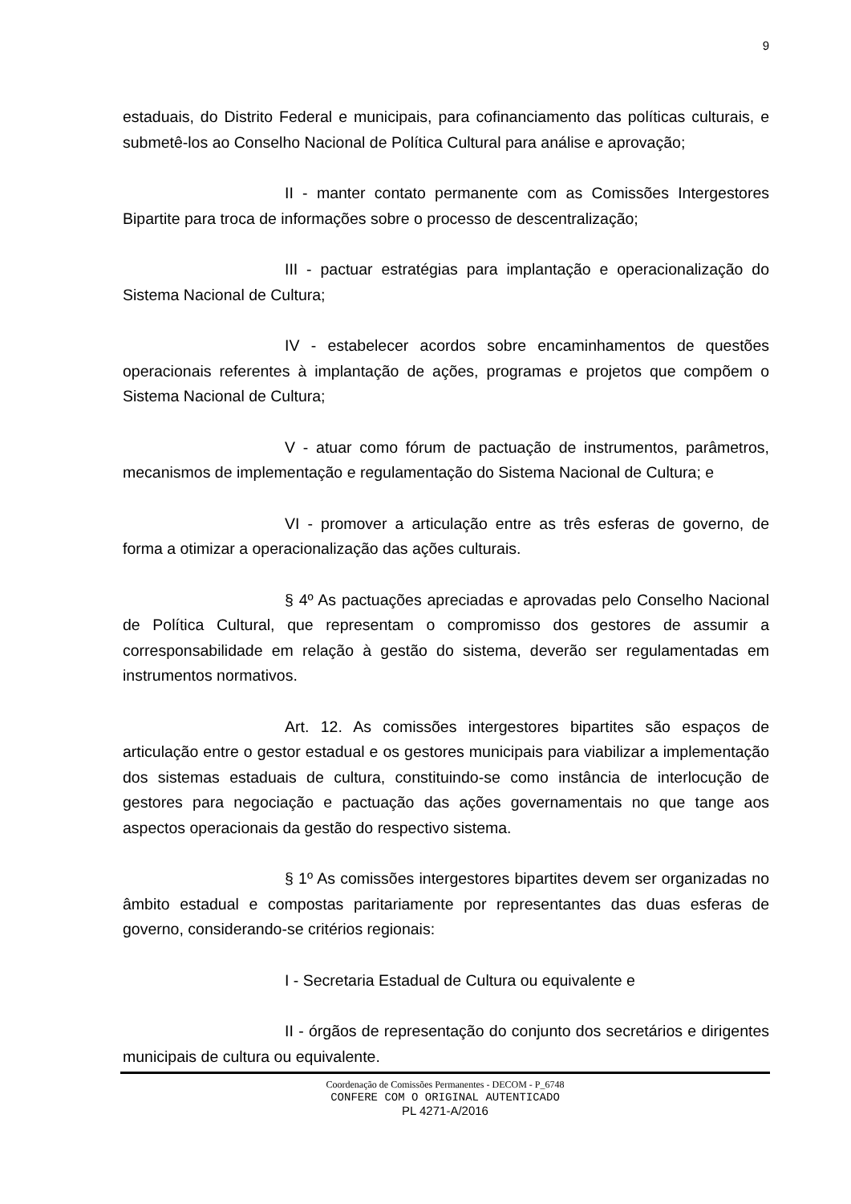9
estaduais, do Distrito Federal e municipais, para cofinanciamento das políticas culturais, e submetê-los ao Conselho Nacional de Política Cultural para análise e aprovação;
II - manter contato permanente com as Comissões Intergestores Bipartite para troca de informações sobre o processo de descentralização;
III - pactuar estratégias para implantação e operacionalização do Sistema Nacional de Cultura;
IV - estabelecer acordos sobre encaminhamentos de questões operacionais referentes à implantação de ações, programas e projetos que compõem o Sistema Nacional de Cultura;
V - atuar como fórum de pactuação de instrumentos, parâmetros, mecanismos de implementação e regulamentação do Sistema Nacional de Cultura; e
VI - promover a articulação entre as três esferas de governo, de forma a otimizar a operacionalização das ações culturais.
§ 4º As pactuações apreciadas e aprovadas pelo Conselho Nacional de Política Cultural, que representam o compromisso dos gestores de assumir a corresponsabilidade em relação à gestão do sistema, deverão ser regulamentadas em instrumentos normativos.
Art. 12. As comissões intergestores bipartites são espaços de articulação entre o gestor estadual e os gestores municipais para viabilizar a implementação dos sistemas estaduais de cultura, constituindo-se como instância de interlocução de gestores para negociação e pactuação das ações governamentais no que tange aos aspectos operacionais da gestão do respectivo sistema.
§ 1º As comissões intergestores bipartites devem ser organizadas no âmbito estadual e compostas paritariamente por representantes das duas esferas de governo, considerando-se critérios regionais:
I - Secretaria Estadual de Cultura ou equivalente e
II - órgãos de representação do conjunto dos secretários e dirigentes municipais de cultura ou equivalente.
Coordenação de Comissões Permanentes - DECOM - P_6748
CONFERE COM O ORIGINAL AUTENTICADO
PL 4271-A/2016